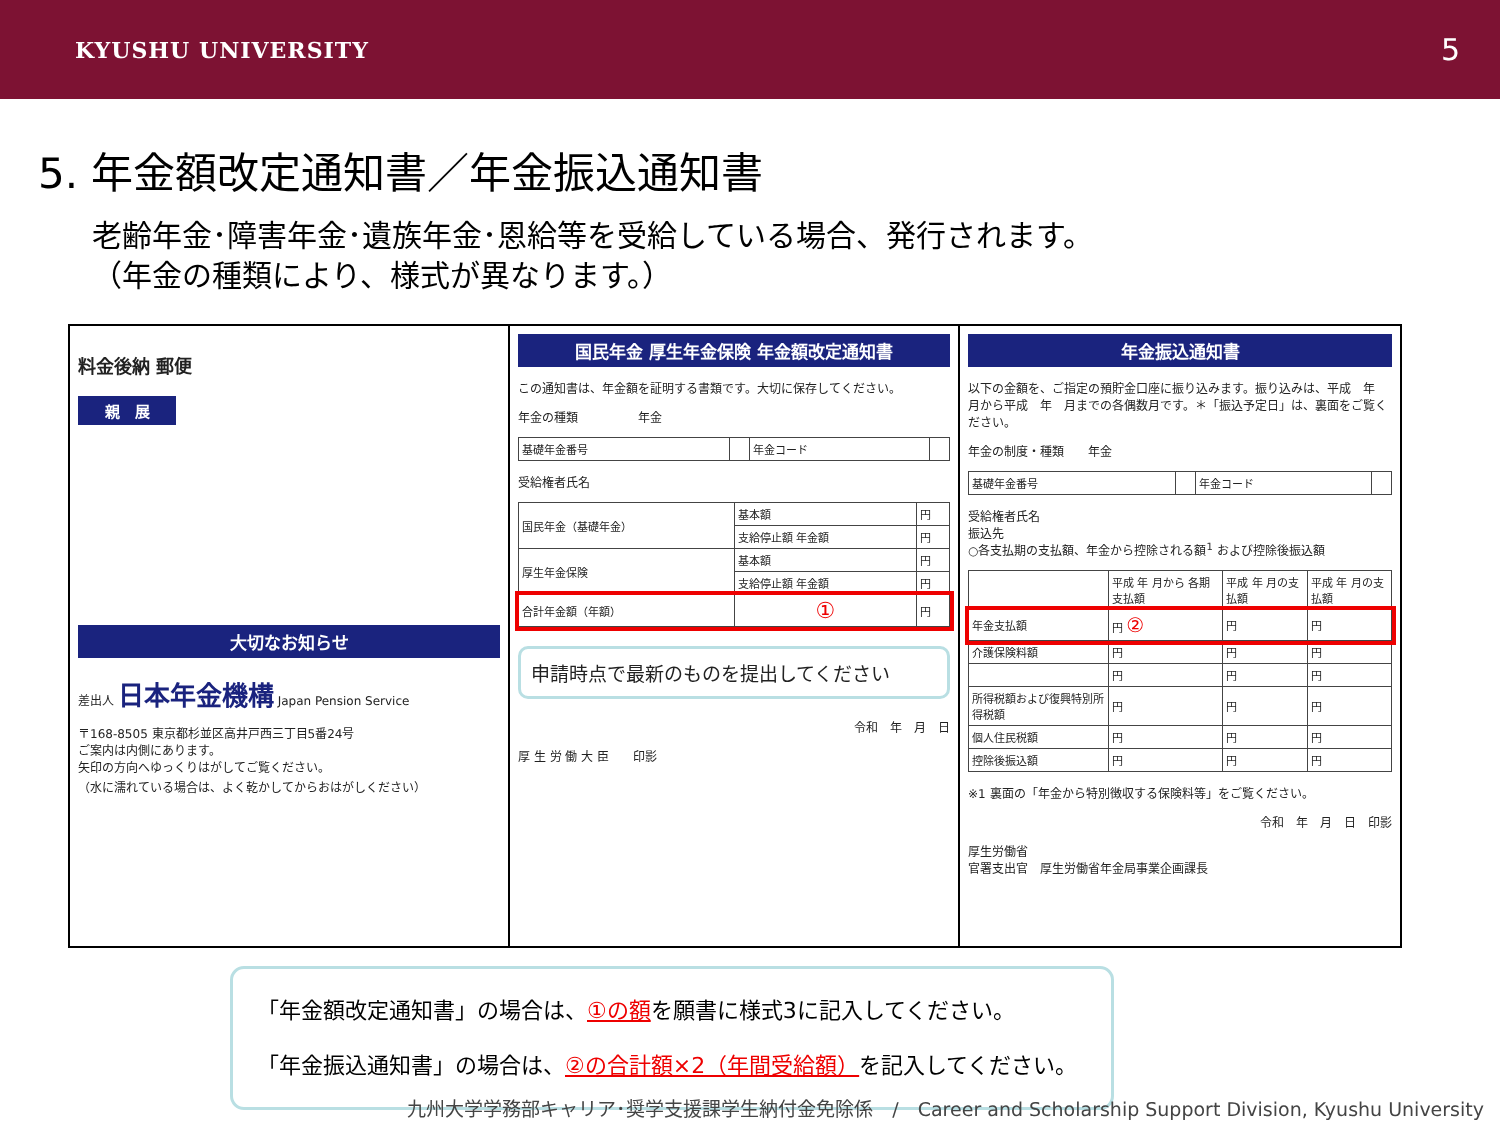KYUSHU UNIVERSITY 5
5. 年金額改定通知書／年金振込通知書
老齢年金･障害年金･遺族年金･恩給等を受給している場合、発行されます。
（年金の種類により、様式が異なります。）
料金後納 郵便
親　展
大切なお知らせ
差出人 日本年金機構 Japan Pension Service
〒168-8505 東京都杉並区高井戸西三丁目5番24号
ご案内は内側にあります。
矢印の方向へゆっくりはがしてご覧ください。
（水に濡れている場合は、よく乾かしてからおはがしください）
国民年金 厚生年金保険 年金額改定通知書
この通知書は、年金額を証明する書類です。大切に保存してください。
年金の種類　　　　　年金
| 基礎年金番号 | | 年金コード | |
受給権者氏名
| 国民年金（基礎年金） | 基本額 | 円 |
| | 支給停止額 年金額 | 円 |
| 厚生年金保険 | 基本額 | 円 |
| | 支給停止額 年金額 | 円 |
| 合計年金額（年額） | ① | 円 |
申請時点で最新のものを提出してください
令和　年　月　日
厚 生 労 働 大 臣　　印影
年金振込通知書
以下の金額を、ご指定の預貯金口座に振り込みます。振り込みは、平成　年　月から平成　年　月までの各偶数月です。＊「振込予定日」は、裏面をご覧ください。
年金の制度・種類　　年金
| 基礎年金番号 | | 年金コード | |
受給権者氏名
振込先
○各支払期の支払額、年金から控除される額<sup>1</sup> および控除後振込額
| | 平成 年 月から 各期支払額 | 平成 年 月の支払額 | 平成 年 月の支払額 |
| 年金支払額 | 円 ② | 円 | 円 |
| 介護保険料額 | 円 | 円 | 円 |
| | 円 | 円 | 円 |
| 所得税額および復興特別所得税額 | 円 | 円 | 円 |
| 個人住民税額 | 円 | 円 | 円 |
| 控除後振込額 | 円 | 円 | 円 |
※1 裏面の「年金から特別徴収する保険料等」をご覧ください。
令和　年　月　日　印影
厚生労働省
官署支出官　厚生労働省年金局事業企画課長
「年金額改定通知書」の場合は、①の額を願書に様式3に記入してください。
「年金振込通知書」の場合は、②の合計額×2（年間受給額）を記入してください。
九州大学学務部キャリア･奨学支援課学生納付金免除係　/　Career and Scholarship Support Division, Kyushu University